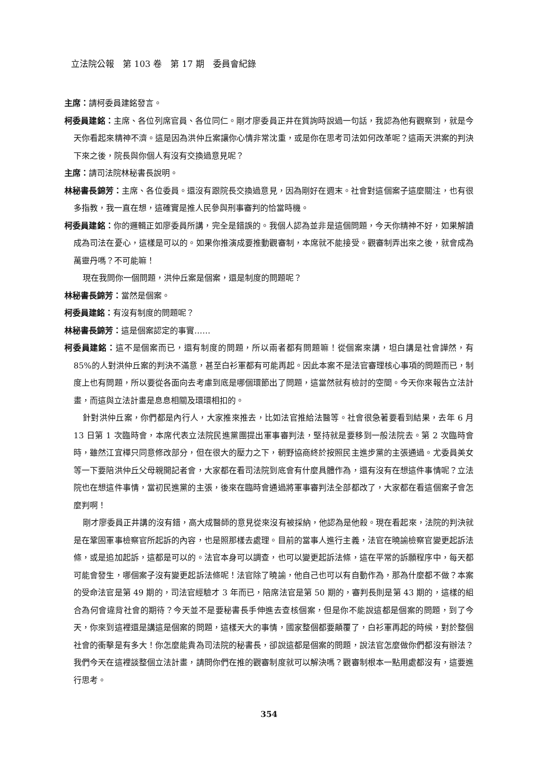立法院公報　第 103 卷　第 17 期　委員會紀錄
主席：請柯委員建銘發言。
柯委員建銘：主席、各位列席官員、各位同仁。剛才廖委員正井在質詢時說過一句話，我認為他有觀察到，就是今天你看起來精神不濟。這是因為洪仲丘案讓你心情非常沈重，或是你在思考司法如何改革呢？這兩天洪案的判決下來之後，院長與你個人有沒有交換過意見呢？
主席：請司法院林秘書長說明。
林秘書長錦芳：主席、各位委員。還沒有跟院長交換過意見，因為剛好在週末。社會對這個案子這麼關注，也有很多指教，我一直在想，這確實是推人民參與刑事審判的恰當時機。
柯委員建銘：你的邏輯正如廖委員所講，完全是錯誤的。我個人認為並非是這個問題，今天你精神不好，如果解讀成為司法在憂心，這樣是可以的。如果你推演成要推動觀審制，本席就不能接受。觀審制弄出來之後，就會成為萬靈丹嗎？不可能嘛！
現在我問你一個問題，洪仲丘案是個案，還是制度的問題呢？
林秘書長錦芳：當然是個案。
柯委員建銘：有沒有制度的問題呢？
林秘書長錦芳：這是個案認定的事實……
柯委員建銘：這不是個案而已，還有制度的問題，所以兩者都有問題嘛！從個案來講，坦白講是社會譁然，有 85%的人對洪仲丘案的判決不滿意，甚至白衫軍都有可能再起。因此本案不是法官審理核心事項的問題而已，制度上也有問題，所以要從各面向去考慮到底是哪個環節出了問題，這當然就有檢討的空間。今天你來報告立法計畫，而這與立法計畫是息息相關及環環相扣的。
針對洪仲丘案，你們都是內行人，大家推來推去，比如法官推給法醫等。社會很急著要看到結果，去年 6 月 13 日第 1 次臨時會，本席代表立法院民進黨團提出軍事審判法，堅持就是要移到一般法院去。第 2 次臨時會時，雖然江宜樺只同意修改部分，但在很大的壓力之下，朝野協商終於按照民主進步黨的主張通過。尤委員美女等一下要陪洪仲丘父母親開記者會，大家都在看司法院到底會有什麼具體作為，還有沒有在想這件事情呢？立法院也在想這件事情，當初民進黨的主張，後來在臨時會通過將軍事審判法全部都改了，大家都在看這個案子會怎麼判啊！
剛才廖委員正井講的沒有錯，高大成醫師的意見從來沒有被採納，他認為是他殺。現在看起來，法院的判決就是在鞏固軍事檢察官所起訴的內容，也是照那樣去處理。目前的當事人進行主義，法官在曉諭檢察官變更起訴法條，或是追加起訴，這都是可以的。法官本身可以調查，也可以變更起訴法條，這在平常的訴願程序中，每天都可能會發生，哪個案子沒有變更起訴法條呢！法官除了曉諭，他自己也可以有自動作為，那為什麼都不做？本案的受命法官是第 49 期的，司法官經驗才 3 年而已，陪席法官是第 50 期的，審判長則是第 43 期的，這樣的組合為何會違背社會的期待？今天並不是要秘書長手伸進去查核個案，但是你不能說這都是個案的問題，到了今天，你來到這裡還是講這是個案的問題，這樣天大的事情，國家整個都要顛覆了，白衫軍再起的時候，對於整個社會的衝擊是有多大！你怎麼能貴為司法院的秘書長，卻說這都是個案的問題，說法官怎麼做你們都沒有辦法？我們今天在這裡談整個立法計畫，請問你們在推的觀審制度就可以解決嗎？觀審制根本一點用處都沒有，這要進行思考。
354